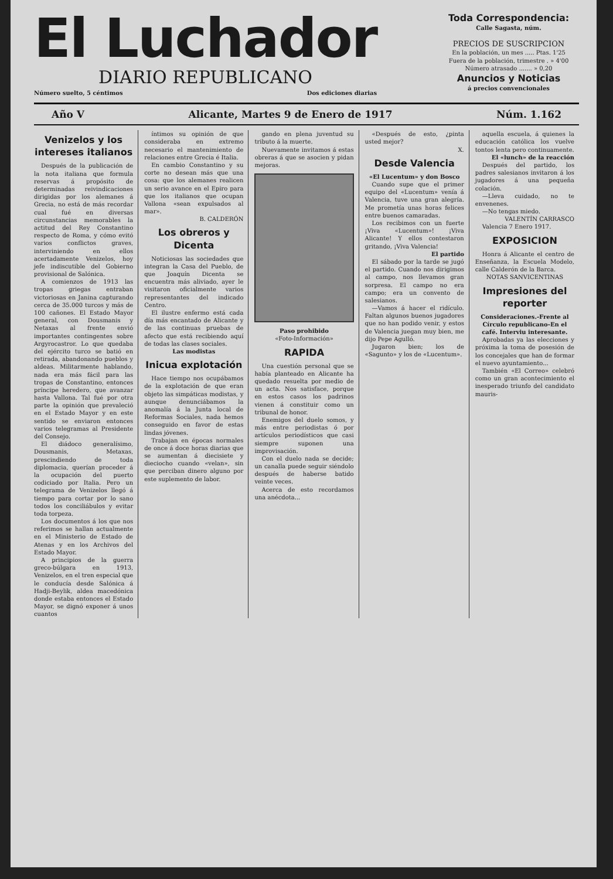El Luchador
DIARIO REPUBLICANO
Número suelto, 5 céntimos Dos ediciones diarias
Toda Correspondencia:
Calle Sagasta, núm.
PRECIOS DE SUSCRIPCION
En la población, un mes ..... Ptas. 1'25
Fuera de la población, trimestre . » 4'00
Número atrasado ....... » 0,20
Anuncios y Noticias
á precios convencionales
Año V Alicante, Martes 9 de Enero de 1917 Núm. 1.162
Venizelos y los intereses italianos
Después de la publicación de la nota italiana que formula reservas á propósito de determinadas reivindicaciones dirigidas por los alemanes á Grecia, no está de más recordar cual fué en diversas circunstancias memorables la actitud del Rey Constantino respecto de Roma, y cómo evitó varios conflictos graves, interviniendo en ellos acertadamente Venizelos, hoy jefe indiscutible del Gobierno provisional de Salónica.
A comienzos de 1913 las tropas griegas entraban victoriosas en Janina capturando cerca de 35.000 turcos y más de 100 cañones. El Estado Mayor general, con Dousmanis y Netaxas al frente envió importantes contingentes sobre Argyrocastror. Lo que quedaba del ejército turco se batió en retirada, abandonando pueblos y aldeas. Militarmente hablando, nada era más fácil para las tropas de Constantino, entonces príncipe heredero, que avanzar hasta Vallona. Tal fué por otra parte la opinión que prevaleció en el Estado Mayor y en este sentido se enviaron entonces varios telegramas al Presidente del Consejo.
El diádoco generalísimo, Dousmanis, Metaxas, prescindiendo de toda diplomacia, querían proceder á la ocupación del puerto codiciado por Italia. Pero un telegrama de Venizelos llegó á tiempo para cortar por lo sano todos los conciliábulos y evitar toda torpeza.
Los documentos á los que nos referimos se hallan actualmente en el Ministerio de Estado de Atenas y en los Archivos del Estado Mayor.
A principios de la guerra greco-búlgara en 1913, Venizelos, en el tren especial que le conducía desde Salónica á Hadji-Beylik, aldea macedónica donde estaba entonces el Estado Mayor, se dignó exponer á unos cuantos
íntimos su opinión de que consideraba en extremo necesario el mantenimiento de relaciones entre Grecia é Italia.
En cambio Constantino y su corte no desean más que una cosa: que los alemanes realicen un serio avance en el Epiro para que los italianos que ocupan Vallona «sean expulsados al mar».
B. CALDERÓN
Los obreros y Dicenta
Noticiosas las sociedades que integran la Casa del Pueblo, de que Joaquín Dicenta se encuentra más aliviado, ayer le visitaron oficialmente varios representantes del indicado Centro.
El ilustre enfermo está cada día más encantado de Alicante y de las continuas pruebas de afecto que está recibiendo aquí de todas las clases sociales.
Las modistas
Inicua explotación
Hace tiempo nos ocupábamos de la explotación de que eran objeto las simpáticas modistas, y aunque denunciábamos la anomalía á la Junta local de Reformas Sociales, nada hemos conseguido en favor de estas lindas jóvenes.
Trabajan en épocas normales de once á doce horas diarias que se aumentan á diecisiete y dieciocho cuando «velan», sin que perciban dinero alguno por este suplemento de labor.
gando en plena juventud su tributo á la muerte.
Nuevamente invitamos á estas obreras á que se asocien y pidan mejoras.
Paso prohibido
«Foto-Información»
RAPIDA
Una cuestión personal que se había planteado en Alicante ha quedado resuelta por medio de un acta. Nos satisface, porque en estos casos los padrinos vienen á constituir como un tribunal de honor.
Enemigos del duelo somos, y más entre periodistas ó por artículos periodísticos que casi siempre suponen una improvisación.
Con el duelo nada se decide; un canalla puede seguir siéndolo después de haberse batido veinte veces.
Acerca de esto recordamos una anécdota...
«Después de esto, ¿pinta usted mejor?
X.
Desde Valencia
«El Lucentum» y don Bosco
Cuando supe que el primer equipo del «Lucentum» venía á Valencia, tuve una gran alegría. Me prometía unas horas felices entre buenos camaradas.
Los recibimos con un fuerte ¡Viva «Lucentum»! ¡Viva Alicante! Y ellos contestaron gritando, ¡Viva Valencia!
El partido
El sábado por la tarde se jugó el partido. Cuando nos dirigimos al campo, nos llevamos gran sorpresa. El campo no era campo; era un convento de salesianos.
—Vamos á hacer el ridículo. Faltan algunos buenos jugadores que no han podido venir, y estos de Valencia juegan muy bien, me dijo Pepe Agulló.
Jugaron bien; los de «Sagunto» y los de «Lucentum».
aquella escuela, á quienes la educación católica los vuelve tontos lenta pero continuamente.
El «lunch» de la reacción
Después del partido, los padres salesianos invitaron á los jugadores á una pequeña colación.
—Lleva cuidado, no te envenenes.
—No tengas miedo.
VALENTÍN CARRASCO
Valencia 7 Enero 1917.
EXPOSICION
Honra á Alicante el centro de Enseñanza, la Escuela Modelo, calle Calderón de la Barca.
NOTAS SANVICENTINAS
Impresiones del reporter
Consideraciones.-Frente al Círculo republicano-En el café. Interviu interesante.
Aprobadas ya las elecciones y próxima la toma de posesión de los concejales que han de formar el nuevo ayuntamiento...
También «El Correo» celebró como un gran acontecimiento el inesperado triunfo del candidato mauris-